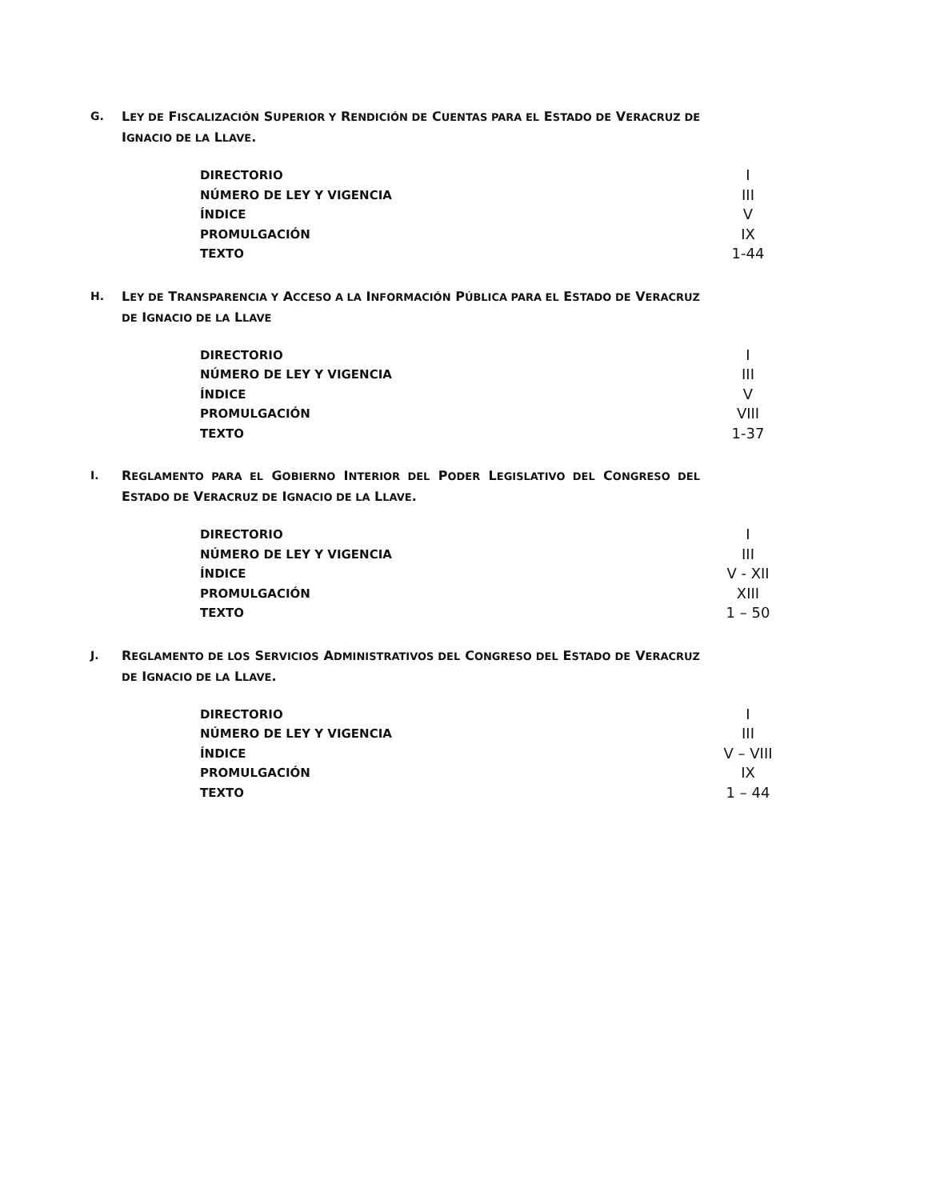G. LEY DE FISCALIZACIÓN SUPERIOR Y RENDICIÓN DE CUENTAS PARA EL ESTADO DE VERACRUZ DE IGNACIO DE LA LLAVE.
| DIRECTORIO | I |
| NÚMERO DE LEY Y VIGENCIA | III |
| ÍNDICE | V |
| PROMULGACIÓN | IX |
| TEXTO | 1-44 |
H. LEY DE TRANSPARENCIA Y ACCESO A LA INFORMACIÓN PÚBLICA PARA EL ESTADO DE VERACRUZ DE IGNACIO DE LA LLAVE
| DIRECTORIO | I |
| NÚMERO DE LEY Y VIGENCIA | III |
| ÍNDICE | V |
| PROMULGACIÓN | VIII |
| TEXTO | 1-37 |
I. REGLAMENTO PARA EL GOBIERNO INTERIOR DEL PODER LEGISLATIVO DEL CONGRESO DEL ESTADO DE VERACRUZ DE IGNACIO DE LA LLAVE.
| DIRECTORIO | I |
| NÚMERO DE LEY Y VIGENCIA | III |
| ÍNDICE | V - XII |
| PROMULGACIÓN | XIII |
| TEXTO | 1 – 50 |
J. REGLAMENTO DE LOS SERVICIOS ADMINISTRATIVOS DEL CONGRESO DEL ESTADO DE VERACRUZ DE IGNACIO DE LA LLAVE.
| DIRECTORIO | I |
| NÚMERO DE LEY Y VIGENCIA | III |
| ÍNDICE | V – VIII |
| PROMULGACIÓN | IX |
| TEXTO | 1 – 44 |